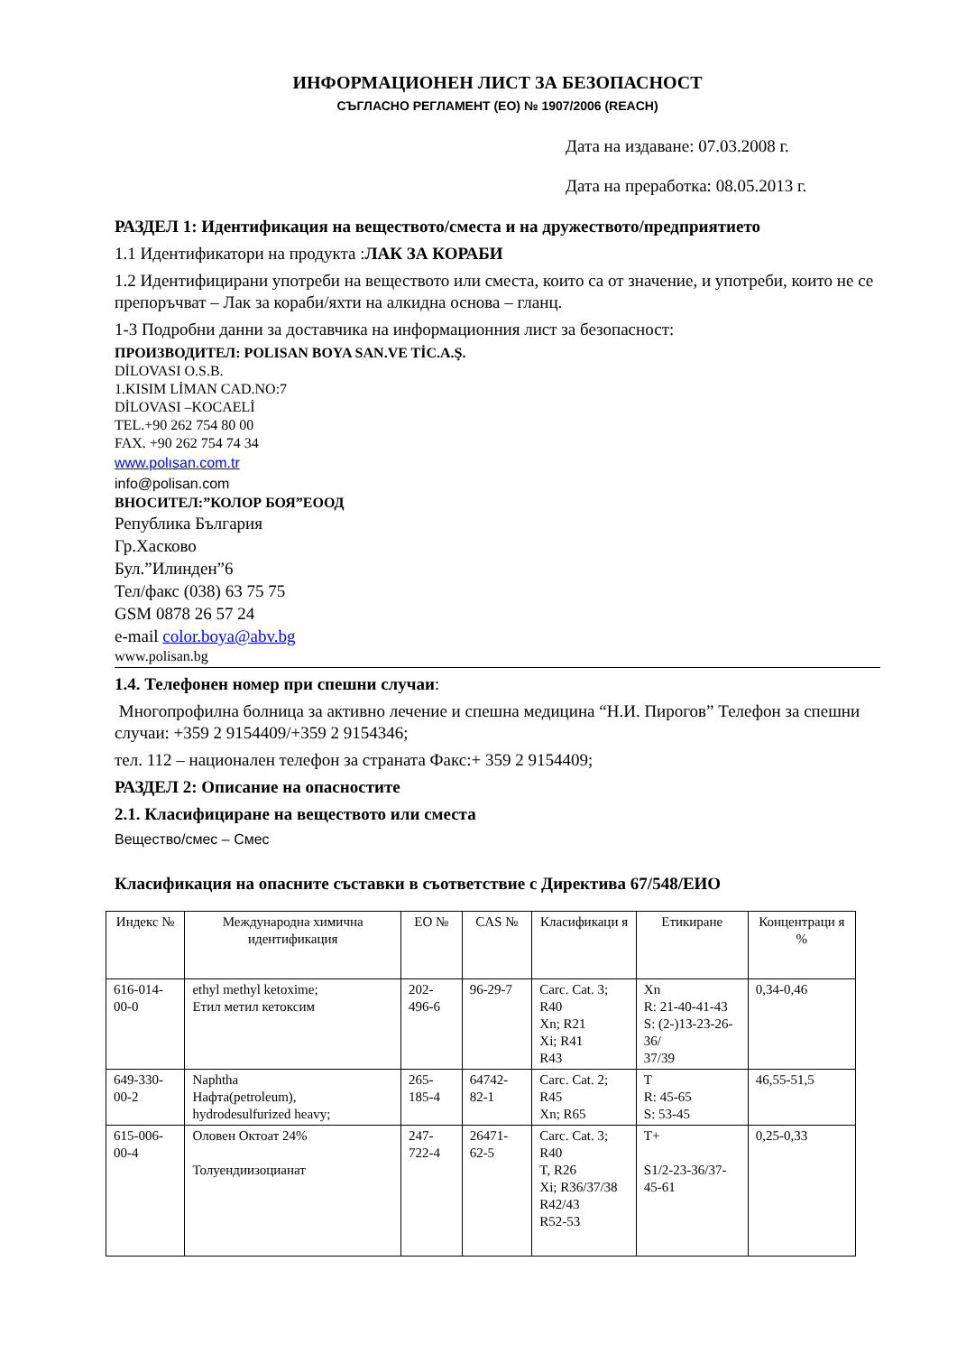ИНФОРМАЦИОНЕН ЛИСТ ЗА БЕЗОПАСНОСТ
СЪГЛАСНО РЕГЛАМЕНТ (ЕО) № 1907/2006 (REACH)
Дата на издаване: 07.03.2008 г.
Дата на преработка: 08.05.2013 г.
РАЗДЕЛ 1: Идентификация на веществото/сместа и на дружеството/предприятието
1.1 Идентификатори на продукта :ЛАК ЗА КОРАБИ
1.2 Идентифицирани употреби на веществото или сместа, които са от значение, и употреби, които не се препоръчват – Лак за кораби/яхти на алкидна основа – гланц.
1-3 Подробни данни за доставчика на информационния лист за безопасност:
ПРОИЗВОДИТЕЛ: POLISAN BOYA SAN.VE TİC.A.Ş.
DİLOVASI O.S.B.
1.KISIM LİMAN CAD.NO:7
DİLOVASI –KOCAELİ
TEL.+90 262 754 80 00
FAX. +90 262 754 74 34
www.polısan.com.tr
info@polisan.com
ВНОСИТЕЛ:”КОЛОР БОЯ”ЕООД
Република България
Гр.Хасково
Бул.”Илинден”6
Тел/факс (038) 63 75 75
GSM 0878 26 57 24
e-mail color.boya@abv.bg
www.polisan.bg
1.4. Телефонен номер при спешни случаи:
Многопрофилна болница за активно лечение и спешна медицина “Н.И. Пирогов” Телефон за спешни случаи: +359 2 9154409/+359 2 9154346;
тел. 112 – национален телефон за страната Факс:+ 359 2 9154409;
РАЗДЕЛ 2: Описание на опасностите
2.1. Класифициране на веществото или сместа
Вещество/смес – Смес
Класификация на опасните съставки в съответствие с Директива 67/548/ЕИО
| Индекс № | Международна химична идентификация | ЕО № | CAS № | Класификаци я | Етикиране | Концентраци я % |
| --- | --- | --- | --- | --- | --- | --- |
| 616-014-00-0 | ethyl methyl ketoxime; Етил метил кетоксим | 202-496-6 | 96-29-7 | Carc. Cat. 3; R40 Xn; R21 Xi; R41 R43 | Xn R: 21-40-41-43 S: (2-)13-23-26-36/ 37/39 | 0,34-0,46 |
| 649-330-00-2 | Naphtha Нафта(petroleum), hydrodesulfurized heavy; | 265-185-4 | 64742-82-1 | Carc. Cat. 2; R45 Xn; R65 | T R: 45-65 S: 53-45 | 46,55-51,5 |
| 615-006-00-4 | Оловен Октоат 24% Толуендиизоцианат | 247-722-4 | 26471-62-5 | Carc. Cat. 3; R40 T, R26 Xi; R36/37/38 R42/43 R52-53 | T+ S1/2-23-36/37-45-61 | 0,25-0,33 |